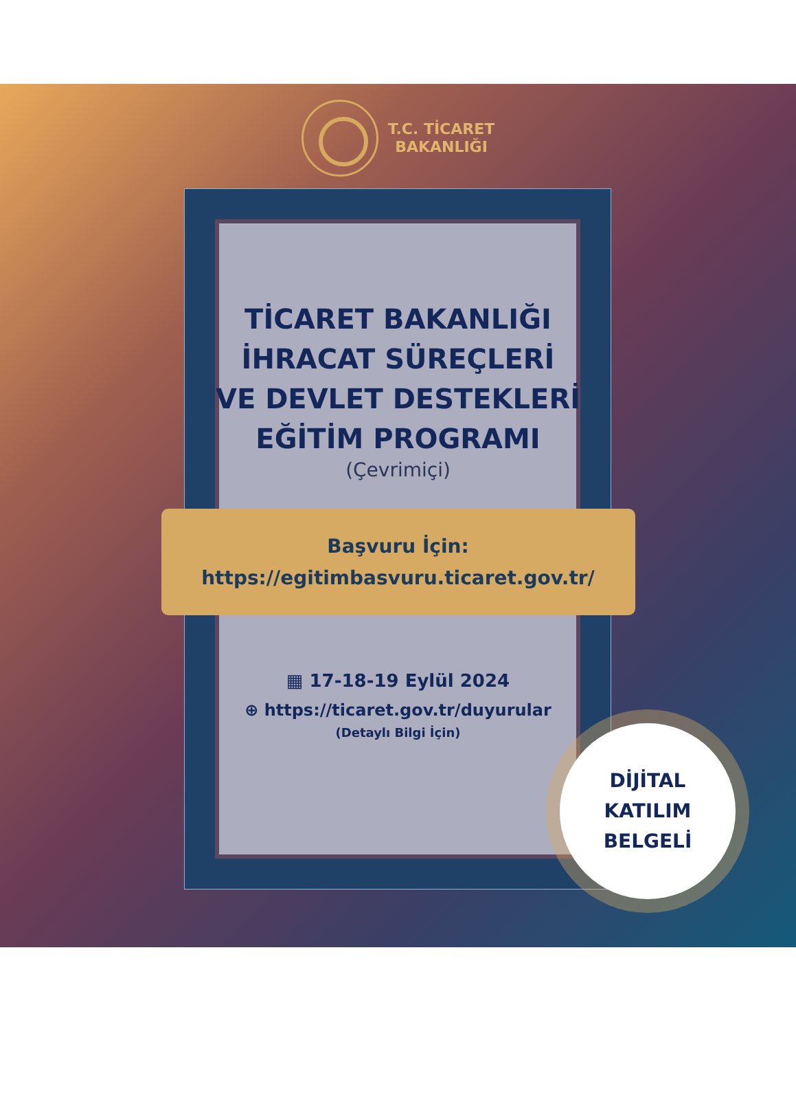T.C. TİCARET
BAKANLIĞI
TİCARET BAKANLIĞI
İHRACAT SÜREÇLERİ
VE DEVLET DESTEKLERİ
EĞİTİM PROGRAMI
(Çevrimiçi)
Başvuru İçin:
https://egitimbasvuru.ticaret.gov.tr/
▦ 17-18-19 Eylül 2024
⊕ https://ticaret.gov.tr/duyurular
(Detaylı Bilgi İçin)
DİJİTAL
KATILIM
BELGELİ